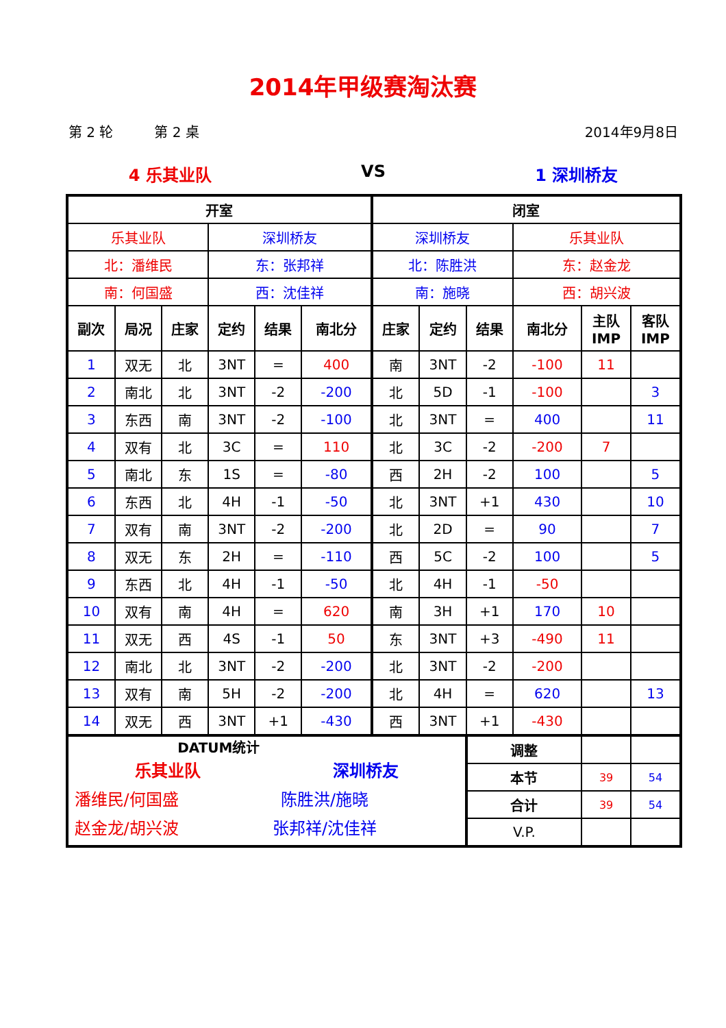2014年甲级赛淘汰赛
第 2 轮 第 2 桌 2014年9月8日
4 乐其业队 VS 1 深圳桥友
| 开室 | | | | | | 闭室 | | | | | |
| --- | --- | --- | --- | --- | --- | --- | --- | --- | --- | --- | --- |
| 乐其业队 | | | 深圳桥友 | | | 深圳桥友 | | | 乐其业队 | | |
| 北：潘维民 | | | 东：张邦祥 | | | 北：陈胜洪 | | | 东：赵金龙 | | |
| 南：何国盛 | | | 西：沈佳祥 | | | 南：施晓 | | | 西：胡兴波 | | |
| 副次 | 局况 | 庄家 | 定约 | 结果 | 南北分 | 庄家 | 定约 | 结果 | 南北分 | 主队 IMP | 客队 IMP |
| 1 | 双无 | 北 | 3NT | = | 400 | 南 | 3NT | -2 | -100 | 11 | |
| 2 | 南北 | 北 | 3NT | -2 | -200 | 北 | 5D | -1 | -100 | | 3 |
| 3 | 东西 | 南 | 3NT | -2 | -100 | 北 | 3NT | = | 400 | | 11 |
| 4 | 双有 | 北 | 3C | = | 110 | 北 | 3C | -2 | -200 | 7 | |
| 5 | 南北 | 东 | 1S | = | -80 | 西 | 2H | -2 | 100 | | 5 |
| 6 | 东西 | 北 | 4H | -1 | -50 | 北 | 3NT | +1 | 430 | | 10 |
| 7 | 双有 | 南 | 3NT | -2 | -200 | 北 | 2D | = | 90 | | 7 |
| 8 | 双无 | 东 | 2H | = | -110 | 西 | 5C | -2 | 100 | | 5 |
| 9 | 东西 | 北 | 4H | -1 | -50 | 北 | 4H | -1 | -50 | | |
| 10 | 双有 | 南 | 4H | = | 620 | 南 | 3H | +1 | 170 | 10 | |
| 11 | 双无 | 西 | 4S | -1 | 50 | 东 | 3NT | +3 | -490 | 11 | |
| 12 | 南北 | 北 | 3NT | -2 | -200 | 北 | 3NT | -2 | -200 | | |
| 13 | 双有 | 南 | 5H | -2 | -200 | 北 | 4H | = | 620 | | 13 |
| 14 | 双无 | 西 | 3NT | +1 | -430 | 西 | 3NT | +1 | -430 | | |
| DATUM统计 乐其业队 潘维民/何国盛 赵金龙/胡兴波 深圳桥友 陈胜洪/施晓 张邦祥/沈佳祥 | | | | | | | | 调整 | | | |
| | | | | | | | | 本节 | | 39 | 54 |
| | | | | | | | | 合计 | | 39 | 54 |
| | | | | | | | | V.P. | | | |